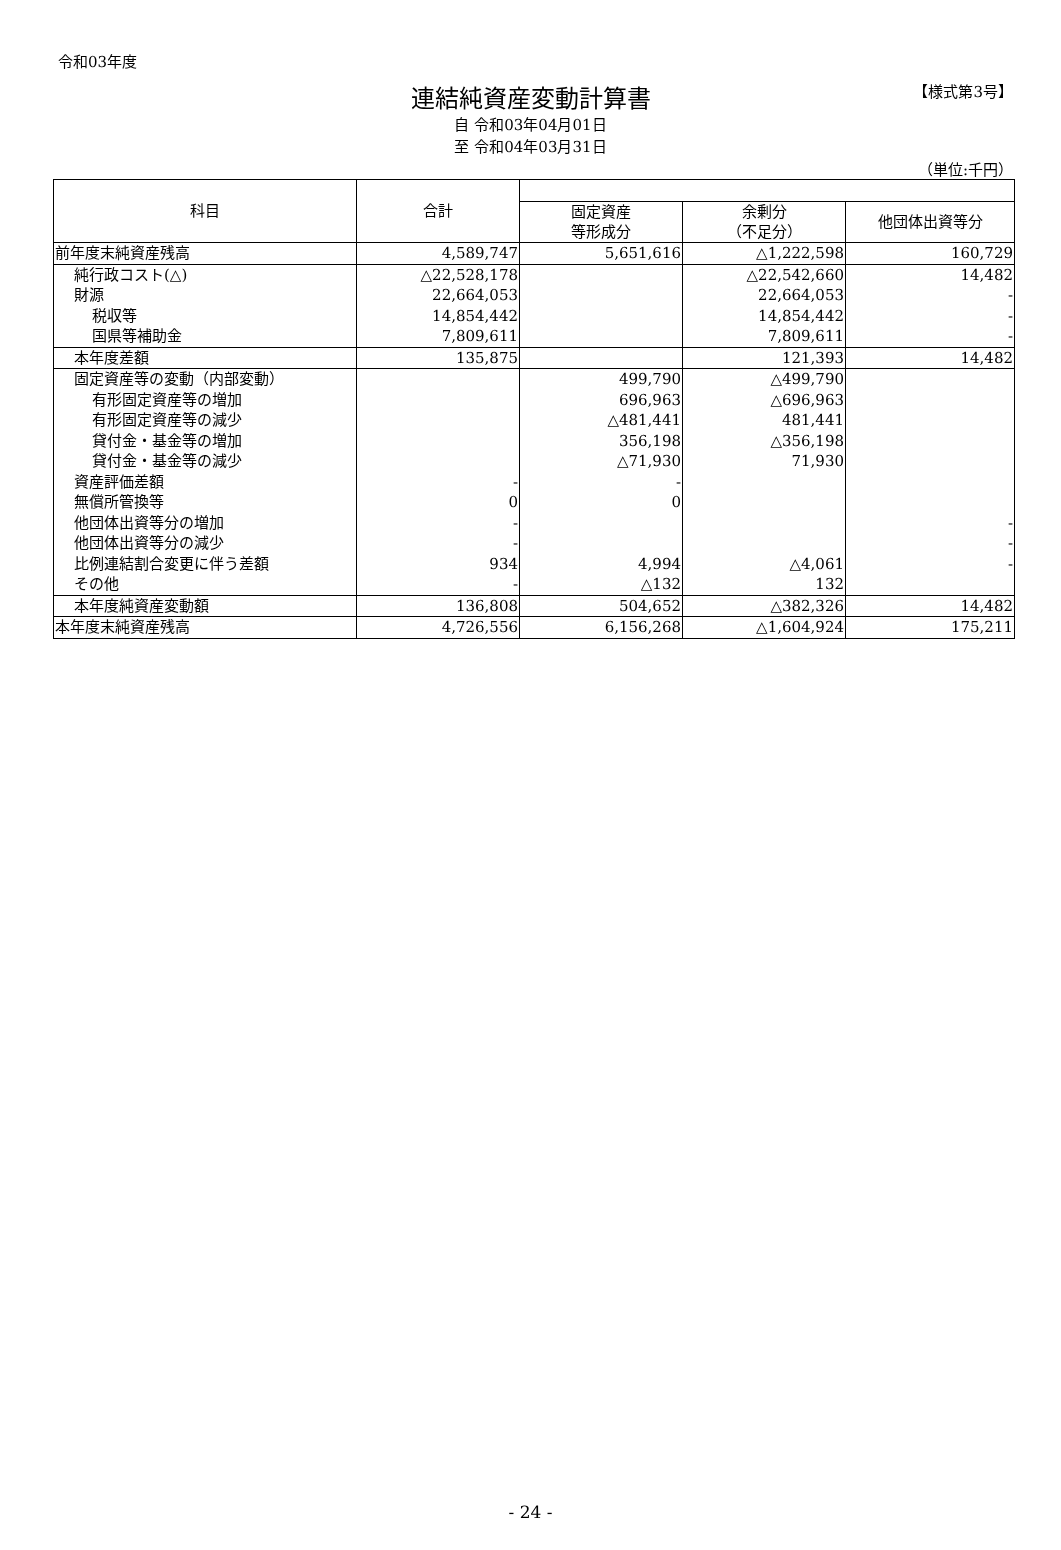【様式第3号】
令和03年度
連結純資産変動計算書
自 令和03年04月01日
至 令和04年03月31日
（単位:千円）
| 科目 | 合計 | | | |
| --- | --- | --- | --- | --- |
| | | 固定資産 等形成分 | 余剰分 （不足分） | 他団体出資等分 |
| 前年度末純資産残高 | 4,589,747 | 5,651,616 | △1,222,598 | 160,729 |
| 純行政コスト(△) | △22,528,178 | | △22,542,660 | 14,482 |
| 財源 | 22,664,053 | | 22,664,053 | - |
| 税収等 | 14,854,442 | | 14,854,442 | - |
| 国県等補助金 | 7,809,611 | | 7,809,611 | - |
| 本年度差額 | 135,875 | | 121,393 | 14,482 |
| 固定資産等の変動（内部変動） | | 499,790 | △499,790 | |
| 有形固定資産等の増加 | | 696,963 | △696,963 | |
| 有形固定資産等の減少 | | △481,441 | 481,441 | |
| 貸付金・基金等の増加 | | 356,198 | △356,198 | |
| 貸付金・基金等の減少 | | △71,930 | 71,930 | |
| 資産評価差額 | - | - | | |
| 無償所管換等 | 0 | 0 | | |
| 他団体出資等分の増加 | - | | | - |
| 他団体出資等分の減少 | - | | | - |
| 比例連結割合変更に伴う差額 | 934 | 4,994 | △4,061 | - |
| その他 | - | △132 | 132 | |
| 本年度純資産変動額 | 136,808 | 504,652 | △382,326 | 14,482 |
| 本年度末純資産残高 | 4,726,556 | 6,156,268 | △1,604,924 | 175,211 |
- 24 -